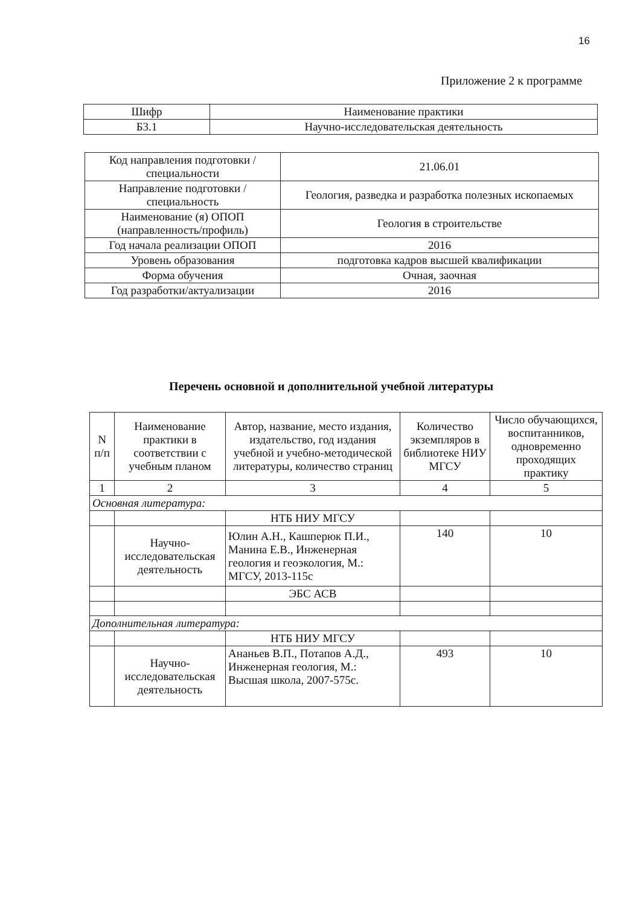16
Приложение 2 к программе
| Шифр | Наименование практики |
| Б3.1 | Научно-исследовательская деятельность |
| Код направления подготовки / специальности | 21.06.01 |
| Направление подготовки / специальность | Геология, разведка и разработка полезных ископаемых |
| Наименование (я) ОПОП (направленность/профиль) | Геология в строительстве |
| Год начала реализации ОПОП | 2016 |
| Уровень образования | подготовка кадров высшей квалификации |
| Форма обучения | Очная, заочная |
| Год разработки/актуализации | 2016 |
Перечень основной и дополнительной учебной литературы
| N п/п | Наименование практики в соответствии с учебным планом | Автор, название, место издания, издательство, год издания учебной и учебно-методической литературы, количество страниц | Количество экземпляров в библиотеке НИУ МГСУ | Число обучающихся, воспитанников, одновременно проходящих практику |
| --- | --- | --- | --- | --- |
| 1 | 2 | 3 | 4 | 5 |
| Основная литература: | | | | |
| | | НТБ НИУ МГСУ | | |
| | Научно-исследовательская деятельность | Юлин А.Н., Кашперюк П.И., Манина Е.В., Инженерная геология и геоэкология, М.: МГСУ, 2013-115с | 140 | 10 |
| | | ЭБС АСВ | | |
| Дополнительная литература: | | | | |
| | | НТБ НИУ МГСУ | | |
| | Научно-исследовательская деятельность | Ананьев В.П., Потапов А.Д., Инженерная геология, М.: Высшая школа, 2007-575с. | 493 | 10 |